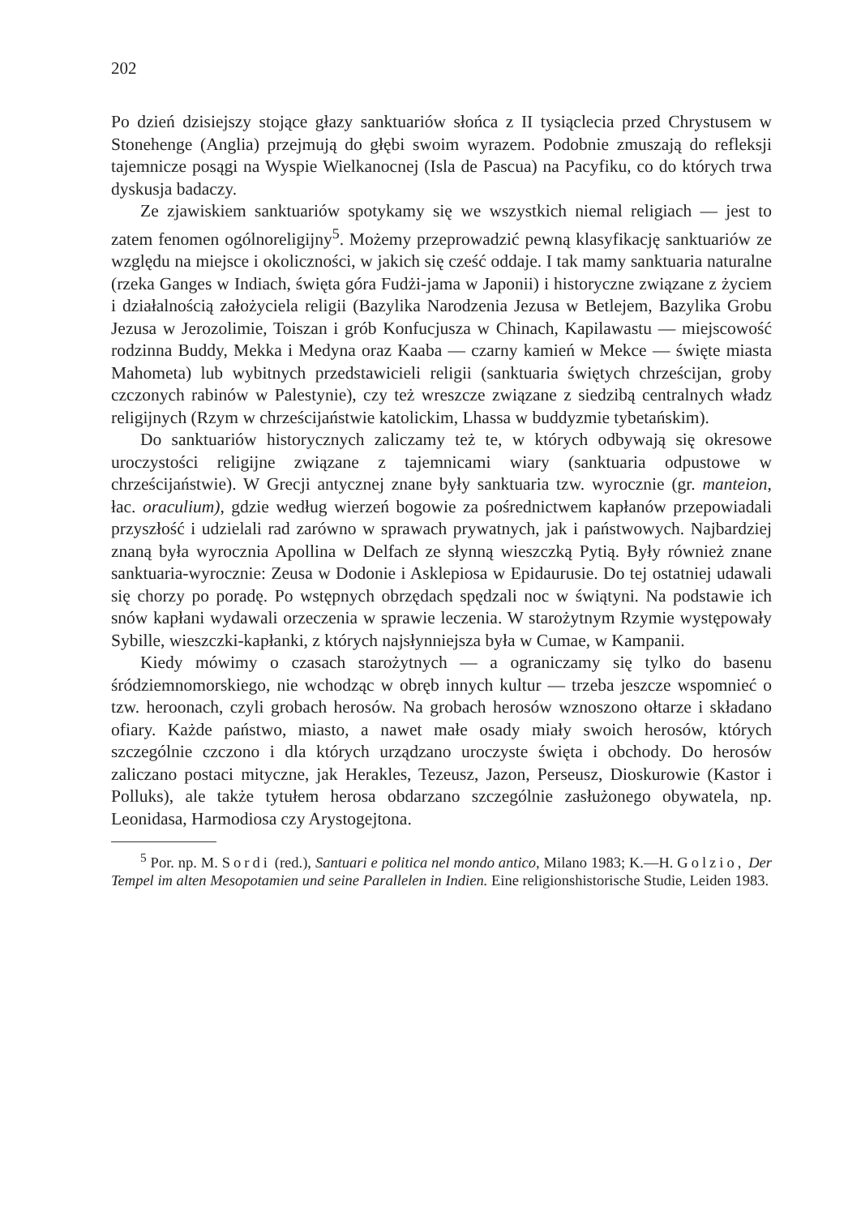202
Po dzień dzisiejszy stojące głazy sanktuariów słońca z II tysiąclecia przed Chrystusem w Stonehenge (Anglia) przejmują do głębi swoim wyrazem. Podobnie zmuszają do refleksji tajemnicze posągi na Wyspie Wielkanocnej (Isla de Pascua) na Pacyfiku, co do których trwa dyskusja badaczy.
Ze zjawiskiem sanktuariów spotykamy się we wszystkich niemal religiach — jest to zatem fenomen ogólnoreligijny<sup>5</sup>. Możemy przeprowadzić pewną klasyfikację sanktuariów ze względu na miejsce i okoliczności, w jakich się cześć oddaje. I tak mamy sanktuaria naturalne (rzeka Ganges w Indiach, święta góra Fudżi-jama w Japonii) i historyczne związane z życiem i działalnością założyciela religii (Bazylika Narodzenia Jezusa w Betlejem, Bazylika Grobu Jezusa w Jerozolimie, Toiszan i grób Konfucjusza w Chinach, Kapilawastu — miejscowość rodzinna Buddy, Mekka i Medyna oraz Kaaba — czarny kamień w Mekce — święte miasta Mahometa) lub wybitnych przedstawicieli religii (sanktuaria świętych chrześcijan, groby czczonych rabinów w Palestynie), czy też wreszcze związane z siedzibą centralnych władz religijnych (Rzym w chrześcijaństwie katolickim, Lhassa w buddyzmie tybetańskim).
Do sanktuariów historycznych zaliczamy też te, w których odbywają się okresowe uroczystości religijne związane z tajemnicami wiary (sanktuaria odpustowe w chrześcijaństwie). W Grecji antycznej znane były sanktuaria tzw. wyrocznie (gr. manteion, łac. oraculium), gdzie według wierzeń bogowie za pośrednictwem kapłanów przepowiadali przyszłość i udzielali rad zarówno w sprawach prywatnych, jak i państwowych. Najbardziej znaną była wyrocznia Apollina w Delfach ze słynną wieszczką Pytią. Były również znane sanktuaria-wyrocznie: Zeusa w Dodonie i Asklepiosa w Epidaurusie. Do tej ostatniej udawali się chorzy po poradę. Po wstępnych obrzędach spędzali noc w świątyni. Na podstawie ich snów kapłani wydawali orzeczenia w sprawie leczenia. W starożytnym Rzymie występowały Sybille, wieszczki-kapłanki, z których najsłynniejsza była w Cumae, w Kampanii.
Kiedy mówimy o czasach starożytnych — a ograniczamy się tylko do basenu śródziemnomorskiego, nie wchodząc w obręb innych kultur — trzeba jeszcze wspomnieć o tzw. heroonach, czyli grobach herosów. Na grobach herosów wznoszono ołtarze i składano ofiary. Każde państwo, miasto, a nawet małe osady miały swoich herosów, których szczególnie czczono i dla których urządzano uroczyste święta i obchody. Do herosów zaliczano postaci mityczne, jak Herakles, Tezeusz, Jazon, Perseusz, Dioskurowie (Kastor i Polluks), ale także tytułem herosa obdarzano szczególnie zasłużonego obywatela, np. Leonidasa, Harmodiosa czy Arystogejtona.
<sup>5</sup> Por. np. M. Sordi (red.), Santuari e politica nel mondo antico, Milano 1983; K.—H. Golzio, Der Tempel im alten Mesopotamien und seine Parallelen in Indien. Eine religionshistorische Studie, Leiden 1983.